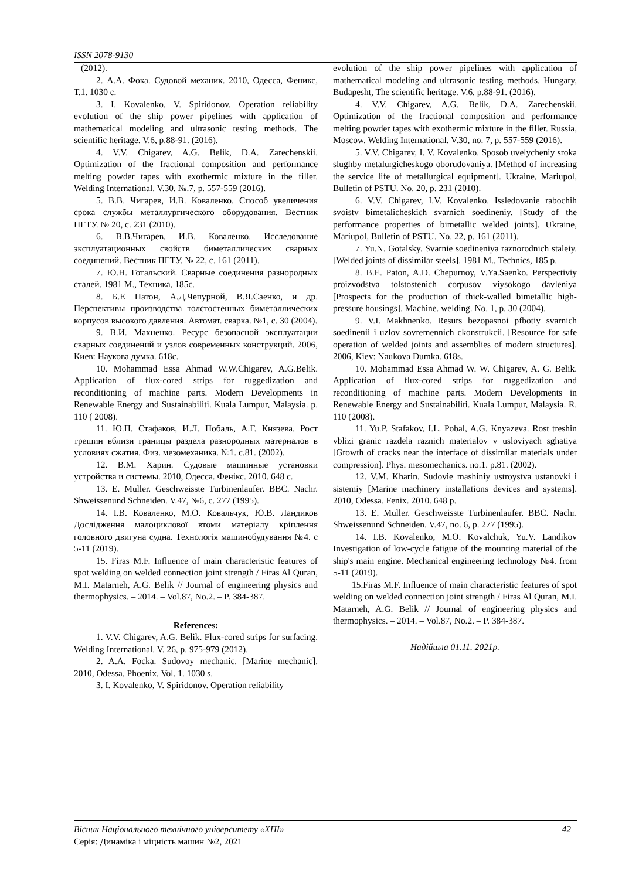ISSN 2078-9130
(2012).
2. А.А. Фока. Судовой механик. 2010, Одесса, Феникс, Т.1. 1030 с.
3. I. Kovalenko, V. Spiridonov. Operation reliability evolution of the ship power pipelines with application of mathematical modeling and ultrasonic testing methods. The scientific heritage. V.6, p.88-91. (2016).
4. V.V. Chigarev, A.G. Belik, D.A. Zarechenskii. Optimization of the fractional composition and performance melting powder tapes with exothermic mixture in the filler. Welding International. V.30, №.7, p. 557-559 (2016).
5. В.В. Чигарев, И.В. Коваленко. Способ увеличения срока службы металлургического оборудования. Вестник ПГТУ. № 20, с. 231 (2010).
6. В.В.Чигарев, И.В. Коваленко. Исследование эксплуатационных свойств биметаллических сварных соединений. Вестник ПГТУ. № 22, с. 161 (2011).
7. Ю.Н. Готальский. Сварные соединения разнородных сталей. 1981 М., Техника, 185с.
8. Б.Е Патон, А.Д.Чепурной, В.Я.Саенко, и др. Перспективы производства толстостенных биметаллических корпусов высокого давления. Автомат. сварка. №1, с. 30 (2004).
9. В.И. Махненко. Ресурс безопасной эксплуатации сварных соединений и узлов современных конструкций. 2006, Киев: Наукова думка. 618с.
10. Mohammad Essa Ahmad W.W.Chigarev, A.G.Belik. Application of flux-cored strips for ruggedization and reconditioning of machine parts. Modern Developments in Renewable Energy and Sustainabiliti. Kuala Lumpur, Malaysia. p. 110 ( 2008).
11. Ю.П. Стафаков, И.Л. Побаль, А.Г. Князева. Рост трещин вблизи границы раздела разнородных материалов в условиях сжатия. Физ. мезомеханика. №1. с.81. (2002).
12. В.М. Харин. Судовые машинные установки устройства и системы. 2010, Одесса. Фенікс. 2010. 648 с.
13. E. Muller. Geschweisste Turbinenlaufer. BBC. Nachr. Shweissenund Schneiden. V.47, №6, с. 277 (1995).
14. І.В. Коваленко, М.О. Ковальчук, Ю.В. Ландиков Дослідження малоциклової втоми матеріалу кріплення головного двигуна судна. Технологія машинобудування №4. с 5-11 (2019).
15. Firas M.F. Influence of main characteristic features of spot welding on welded connection joint strength / Firas Al Quran, M.I. Matarneh, A.G. Belik // Journal of engineering physics and thermophysics. – 2014. – Vol.87, No.2. – P. 384-387.
References:
1. V.V. Chigarev, A.G. Belik. Flux-cored strips for surfacing. Welding International. V. 26, p. 975-979 (2012).
2. A.A. Focka. Sudovoy mechanic. [Marine mechanic]. 2010, Odessa, Phoenix, Vol. 1. 1030 s.
3. I. Kovalenko, V. Spiridonov. Operation reliability
evolution of the ship power pipelines with application of mathematical modeling and ultrasonic testing methods. Hungary, Budapesht, The scientific heritage. V.6, p.88-91. (2016).
4. V.V. Chigarev, A.G. Belik, D.A. Zarechenskii. Optimization of the fractional composition and performance melting powder tapes with exothermic mixture in the filler. Russia, Moscow. Welding International. V.30, no. 7, p. 557-559 (2016).
5. V.V. Chigarev, I. V. Kovalenko. Sposob uvelycheniy sroka slughby metalurgicheskogo oborudovaniya. [Method of increasing the service life of metallurgical equipment]. Ukraine, Mariupol, Bulletin of PSTU. No. 20, p. 231 (2010).
6. V.V. Chigarev, I.V. Kovalenko. Issledovanie rabochih svoistv bimetalicheskich svarnich soedineniy. [Study of the performance properties of bimetallic welded joints]. Ukraine, Mariupol, Bulletin of PSTU. No. 22, p. 161 (2011).
7. Yu.N. Gotalsky. Svarnie soedineniya raznorodnich staleiy. [Welded joints of dissimilar steels]. 1981 M., Technics, 185 p.
8. B.E. Paton, A.D. Chepurnoy, V.Ya.Saenko. Perspectiviy proizvodstva tolstostenich corpusov viysokogo davleniya [Prospects for the production of thick-walled bimetallic high-pressure housings]. Machine. welding. No. 1, p. 30 (2004).
9. V.I. Makhnenko. Resurs bezopasnoi pfbotiy svarnich soedinenii i uzlov sovremennich ckonstrukcii. [Resource for safe operation of welded joints and assemblies of modern structures]. 2006, Kiev: Naukova Dumka. 618s.
10. Mohammad Essa Ahmad W. W. Chigarev, A. G. Belik. Application of flux-cored strips for ruggedization and reconditioning of machine parts. Modern Developments in Renewable Energy and Sustainabiliti. Kuala Lumpur, Malaysia. R. 110 (2008).
11. Yu.P. Stafakov, I.L. Pobal, A.G. Knyazeva. Rost treshin vblizi granic razdela raznich materialov v usloviyach sghatiya [Growth of cracks near the interface of dissimilar materials under compression]. Phys. mesomechanics. no.1. p.81. (2002).
12. V.M. Kharin. Sudovie mashiniy ustroystva ustanovki i sistemiy [Marine machinery installations devices and systems]. 2010, Odessa. Fenix. 2010. 648 p.
13. E. Muller. Geschweisste Turbinenlaufer. BBC. Nachr. Shweissenund Schneiden. V.47, no. 6, p. 277 (1995).
14. I.B. Kovalenko, M.O. Kovalchuk, Yu.V. Landikov Investigation of low-cycle fatigue of the mounting material of the ship's main engine. Mechanical engineering technology №4. from 5-11 (2019).
15.Firas M.F. Influence of main characteristic features of spot welding on welded connection joint strength / Firas Al Quran, M.I. Matarneh, A.G. Belik // Journal of engineering physics and thermophysics. – 2014. – Vol.87, No.2. – P. 384-387.
Надійшла 01.11. 2021р.
Вісник Національного технічного університету «ХПІ» 42
Серія: Динаміка і міцність машин №2, 2021